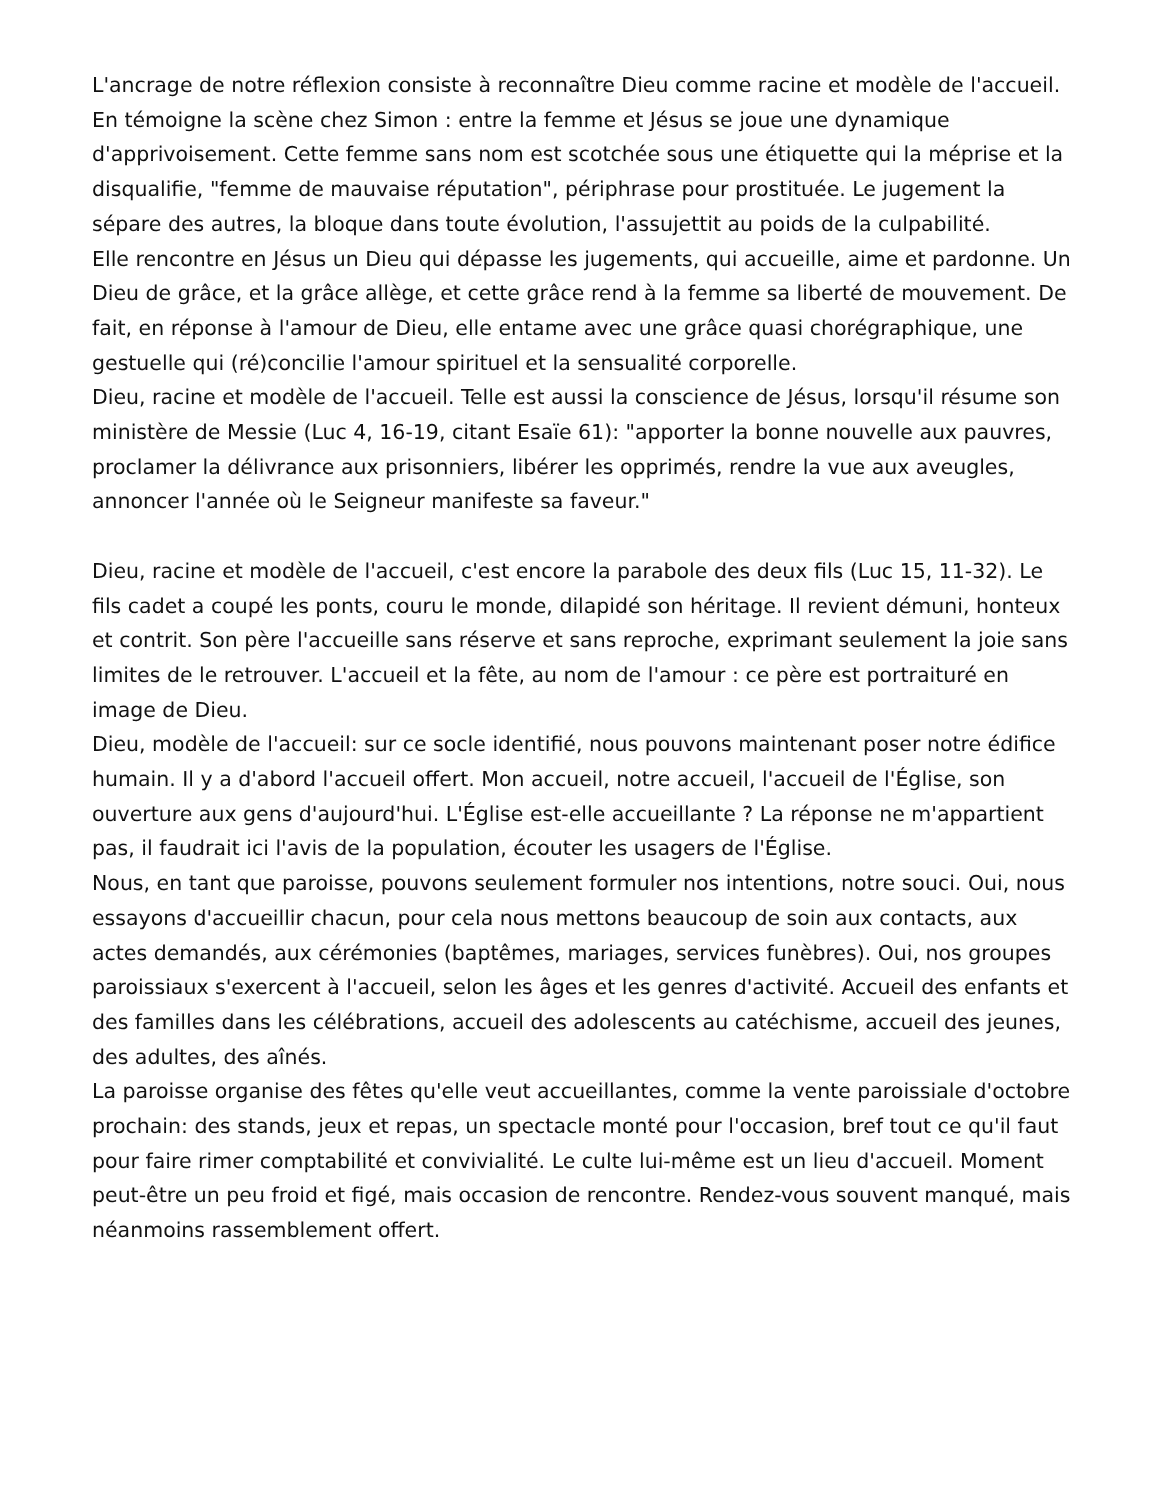L'ancrage de notre réflexion consiste à reconnaître Dieu comme racine et modèle de l'accueil. En témoigne la scène chez Simon : entre la femme et Jésus se joue une dynamique d'apprivoisement. Cette femme sans nom est scotchée sous une étiquette qui la méprise et la disqualifie, "femme de mauvaise réputation", périphrase pour prostituée. Le jugement la sépare des autres, la bloque dans toute évolution, l'assujettit au poids de la culpabilité.
Elle rencontre en Jésus un Dieu qui dépasse les jugements, qui accueille, aime et pardonne. Un Dieu de grâce, et la grâce allège, et cette grâce rend à la femme sa liberté de mouvement. De fait, en réponse à l'amour de Dieu, elle entame avec une grâce quasi chorégraphique, une gestuelle qui (ré)concilie l'amour spirituel et la sensualité corporelle.
Dieu, racine et modèle de l'accueil. Telle est aussi la conscience de Jésus, lorsqu'il résume son ministère de Messie (Luc 4, 16-19, citant Esaïe 61): "apporter la bonne nouvelle aux pauvres, proclamer la délivrance aux prisonniers, libérer les opprimés, rendre la vue aux aveugles, annoncer l'année où le Seigneur manifeste sa faveur."
Dieu, racine et modèle de l'accueil, c'est encore la parabole des deux fils (Luc 15, 11-32). Le fils cadet a coupé les ponts, couru le monde, dilapidé son héritage. Il revient démuni, honteux et contrit. Son père l'accueille sans réserve et sans reproche, exprimant seulement la joie sans limites de le retrouver. L'accueil et la fête, au nom de l'amour : ce père est portraituré en image de Dieu.
Dieu, modèle de l'accueil: sur ce socle identifié, nous pouvons maintenant poser notre édifice humain. Il y a d'abord l'accueil offert. Mon accueil, notre accueil, l'accueil de l'Église, son ouverture aux gens d'aujourd'hui. L'Église est-elle accueillante ? La réponse ne m'appartient pas, il faudrait ici l'avis de la population, écouter les usagers de l'Église.
Nous, en tant que paroisse, pouvons seulement formuler nos intentions, notre souci. Oui, nous essayons d'accueillir chacun, pour cela nous mettons beaucoup de soin aux contacts, aux actes demandés, aux cérémonies (baptêmes, mariages, services funèbres). Oui, nos groupes paroissiaux s'exercent à l'accueil, selon les âges et les genres d'activité. Accueil des enfants et des familles dans les célébrations, accueil des adolescents au catéchisme, accueil des jeunes, des adultes, des aînés.
La paroisse organise des fêtes qu'elle veut accueillantes, comme la vente paroissiale d'octobre prochain: des stands, jeux et repas, un spectacle monté pour l'occasion, bref tout ce qu'il faut pour faire rimer comptabilité et convivialité. Le culte lui-même est un lieu d'accueil. Moment peut-être un peu froid et figé, mais occasion de rencontre. Rendez-vous souvent manqué, mais néanmoins rassemblement offert.